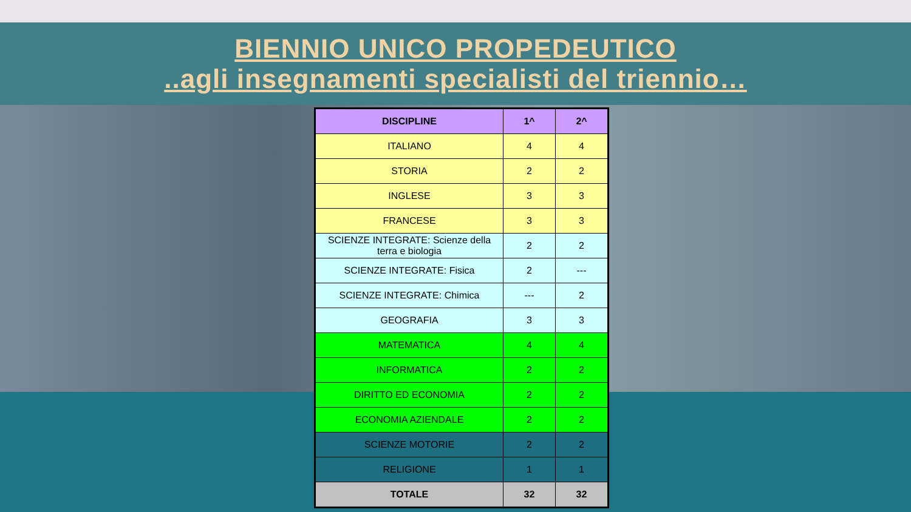BIENNIO UNICO PROPEDEUTICO
..agli insegnamenti specialisti del triennio…
| DISCIPLINE | 1^ | 2^ |
| --- | --- | --- |
| ITALIANO | 4 | 4 |
| STORIA | 2 | 2 |
| INGLESE | 3 | 3 |
| FRANCESE | 3 | 3 |
| SCIENZE INTEGRATE: Scienze della terra e biologia | 2 | 2 |
| SCIENZE INTEGRATE: Fisica | 2 | --- |
| SCIENZE INTEGRATE: Chimica | --- | 2 |
| GEOGRAFIA | 3 | 3 |
| MATEMATICA | 4 | 4 |
| INFORMATICA | 2 | 2 |
| DIRITTO ED ECONOMIA | 2 | 2 |
| ECONOMIA AZIENDALE | 2 | 2 |
| SCIENZE MOTORIE | 2 | 2 |
| RELIGIONE | 1 | 1 |
| TOTALE | 32 | 32 |